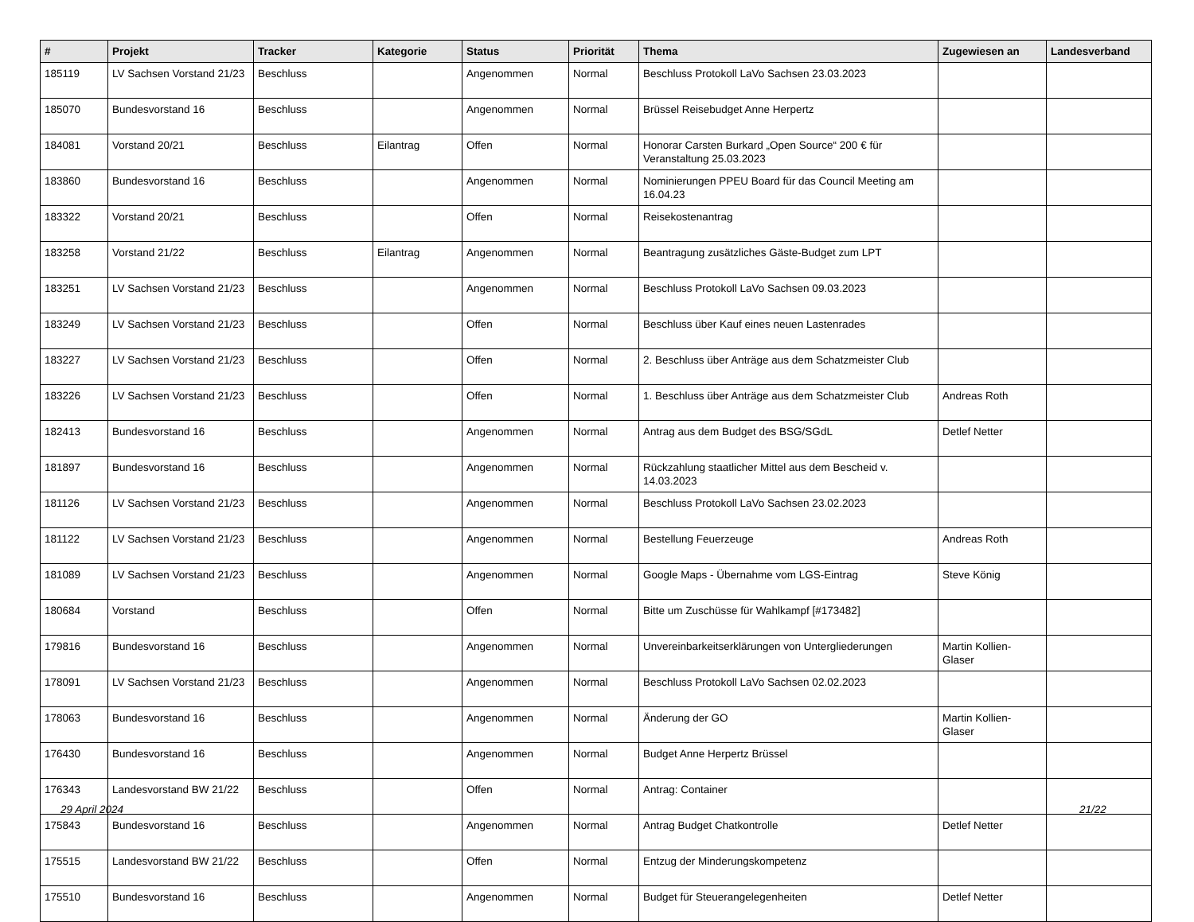| # | Projekt | Tracker | Kategorie | Status | Priorität | Thema | Zugewiesen an | Landesverband |
| --- | --- | --- | --- | --- | --- | --- | --- | --- |
| 185119 | LV Sachsen Vorstand 21/23 | Beschluss | | Angenommen | Normal | Beschluss Protokoll LaVo Sachsen 23.03.2023 | | |
| 185070 | Bundesvorstand 16 | Beschluss | | Angenommen | Normal | Brüssel Reisebudget Anne Herpertz | | |
| 184081 | Vorstand 20/21 | Beschluss | Eilantrag | Offen | Normal | Honorar Carsten Burkard „Open Source“ 200 € für Veranstaltung 25.03.2023 | | |
| 183860 | Bundesvorstand 16 | Beschluss | | Angenommen | Normal | Nominierungen PPEU Board für das Council Meeting am 16.04.23 | | |
| 183322 | Vorstand 20/21 | Beschluss | | Offen | Normal | Reisekostenantrag | | |
| 183258 | Vorstand 21/22 | Beschluss | Eilantrag | Angenommen | Normal | Beantragung zusätzliches Gäste-Budget zum LPT | | |
| 183251 | LV Sachsen Vorstand 21/23 | Beschluss | | Angenommen | Normal | Beschluss Protokoll LaVo Sachsen 09.03.2023 | | |
| 183249 | LV Sachsen Vorstand 21/23 | Beschluss | | Offen | Normal | Beschluss über Kauf eines neuen Lastenrades | | |
| 183227 | LV Sachsen Vorstand 21/23 | Beschluss | | Offen | Normal | 2. Beschluss über Anträge aus dem Schatzmeister Club | | |
| 183226 | LV Sachsen Vorstand 21/23 | Beschluss | | Offen | Normal | 1. Beschluss über Anträge aus dem Schatzmeister Club | Andreas Roth | |
| 182413 | Bundesvorstand 16 | Beschluss | | Angenommen | Normal | Antrag aus dem Budget des BSG/SGdL | Detlef Netter | |
| 181897 | Bundesvorstand 16 | Beschluss | | Angenommen | Normal | Rückzahlung staatlicher Mittel aus dem Bescheid v. 14.03.2023 | | |
| 181126 | LV Sachsen Vorstand 21/23 | Beschluss | | Angenommen | Normal | Beschluss Protokoll LaVo Sachsen 23.02.2023 | | |
| 181122 | LV Sachsen Vorstand 21/23 | Beschluss | | Angenommen | Normal | Bestellung Feuerzeuge | Andreas Roth | |
| 181089 | LV Sachsen Vorstand 21/23 | Beschluss | | Angenommen | Normal | Google Maps - Übernahme vom LGS-Eintrag | Steve König | |
| 180684 | Vorstand | Beschluss | | Offen | Normal | Bitte um Zuschüsse für Wahlkampf [#173482] | | |
| 179816 | Bundesvorstand 16 | Beschluss | | Angenommen | Normal | Unvereinbarkeitserklärungen von Untergliederungen | Martin Kollien-Glaser | |
| 178091 | LV Sachsen Vorstand 21/23 | Beschluss | | Angenommen | Normal | Beschluss Protokoll LaVo Sachsen 02.02.2023 | | |
| 178063 | Bundesvorstand 16 | Beschluss | | Angenommen | Normal | Änderung der GO | Martin Kollien-Glaser | |
| 176430 | Bundesvorstand 16 | Beschluss | | Angenommen | Normal | Budget Anne Herpertz Brüssel | | |
| 176343 | Landesvorstand BW 21/22 | Beschluss | | Offen | Normal | Antrag: Container | | |
| 175843 | Bundesvorstand 16 | Beschluss | | Angenommen | Normal | Antrag Budget Chatkontrolle | Detlef Netter | |
| 175515 | Landesvorstand BW 21/22 | Beschluss | | Offen | Normal | Entzug der Minderungskompetenz | | |
| 175510 | Bundesvorstand 16 | Beschluss | | Angenommen | Normal | Budget für Steuerangelegenheiten | Detlef Netter | |
29 April 2024 21/22